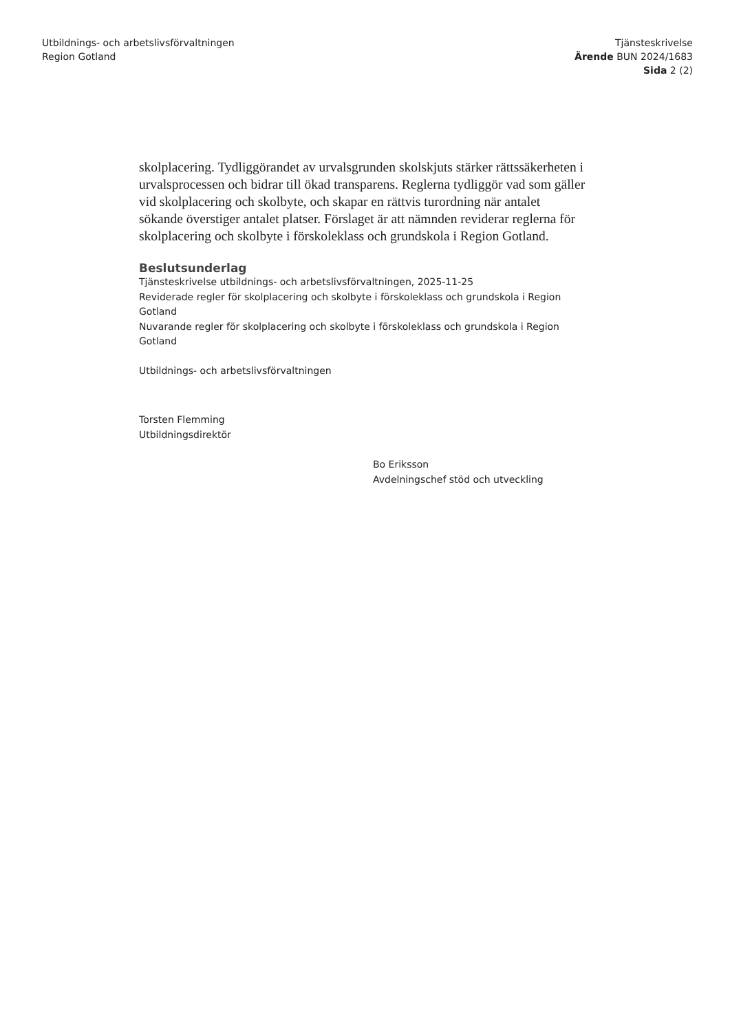Utbildnings- och arbetslivsförvaltningen
Region Gotland
Tjänsteskrivelse
Ärende BUN 2024/1683
Sida 2 (2)
skolplacering. Tydliggörandet av urvalsgrunden skolskjuts stärker rättssäkerheten i urvalsprocessen och bidrar till ökad transparens. Reglerna tydliggör vad som gäller vid skolplacering och skolbyte, och skapar en rättvis turordning när antalet sökande överstiger antalet platser. Förslaget är att nämnden reviderar reglerna för skolplacering och skolbyte i förskoleklass och grundskola i Region Gotland.
Beslutsunderlag
Tjänsteskrivelse utbildnings- och arbetslivsförvaltningen, 2025-11-25
Reviderade regler för skolplacering och skolbyte i förskoleklass och grundskola i Region Gotland
Nuvarande regler för skolplacering och skolbyte i förskoleklass och grundskola i Region Gotland
Utbildnings- och arbetslivsförvaltningen
Torsten Flemming
Utbildningsdirektör
Bo Eriksson
Avdelningschef stöd och utveckling